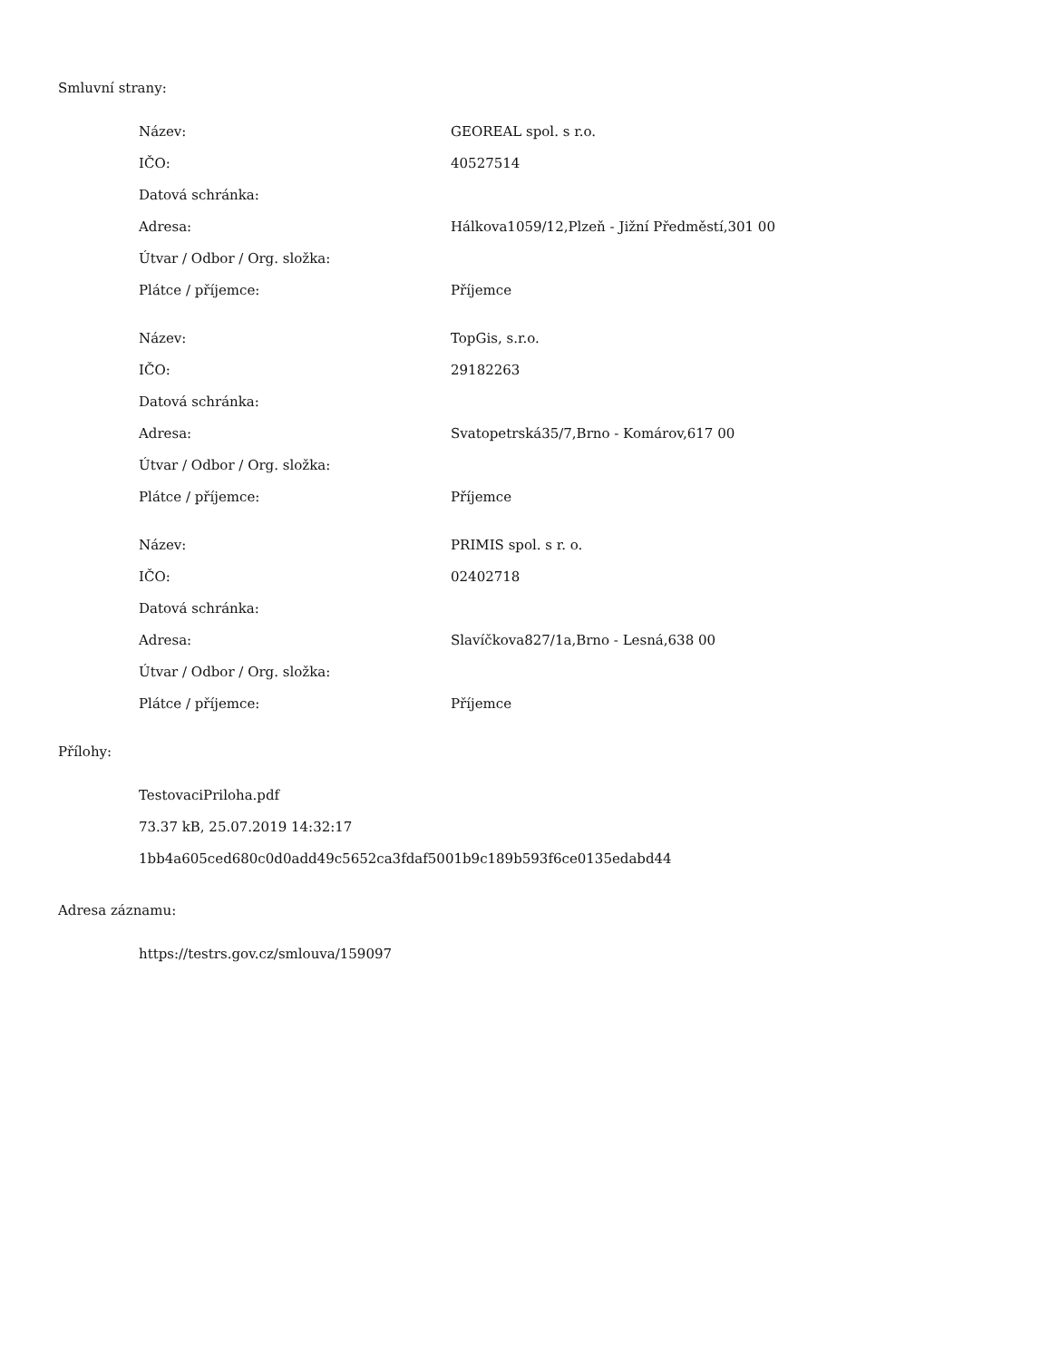Smluvní strany:
| Název: | GEOREAL spol. s r.o. |
| IČO: | 40527514 |
| Datová schránka: | |
| Adresa: | Hálkova1059/12,Plzeň - Jižní Předměstí,301 00 |
| Útvar / Odbor / Org. složka: | |
| Plátce / příjemce: | Příjemce |
| Název: | TopGis, s.r.o. |
| IČO: | 29182263 |
| Datová schránka: | |
| Adresa: | Svatopetrská35/7,Brno - Komárov,617 00 |
| Útvar / Odbor / Org. složka: | |
| Plátce / příjemce: | Příjemce |
| Název: | PRIMIS spol. s r. o. |
| IČO: | 02402718 |
| Datová schránka: | |
| Adresa: | Slavíčkova827/1a,Brno - Lesná,638 00 |
| Útvar / Odbor / Org. složka: | |
| Plátce / příjemce: | Příjemce |
Přílohy:
TestovaciPriloha.pdf
73.37 kB, 25.07.2019 14:32:17
1bb4a605ced680c0d0add49c5652ca3fdaf5001b9c189b593f6ce0135edabd44
Adresa záznamu:
https://testrs.gov.cz/smlouva/159097